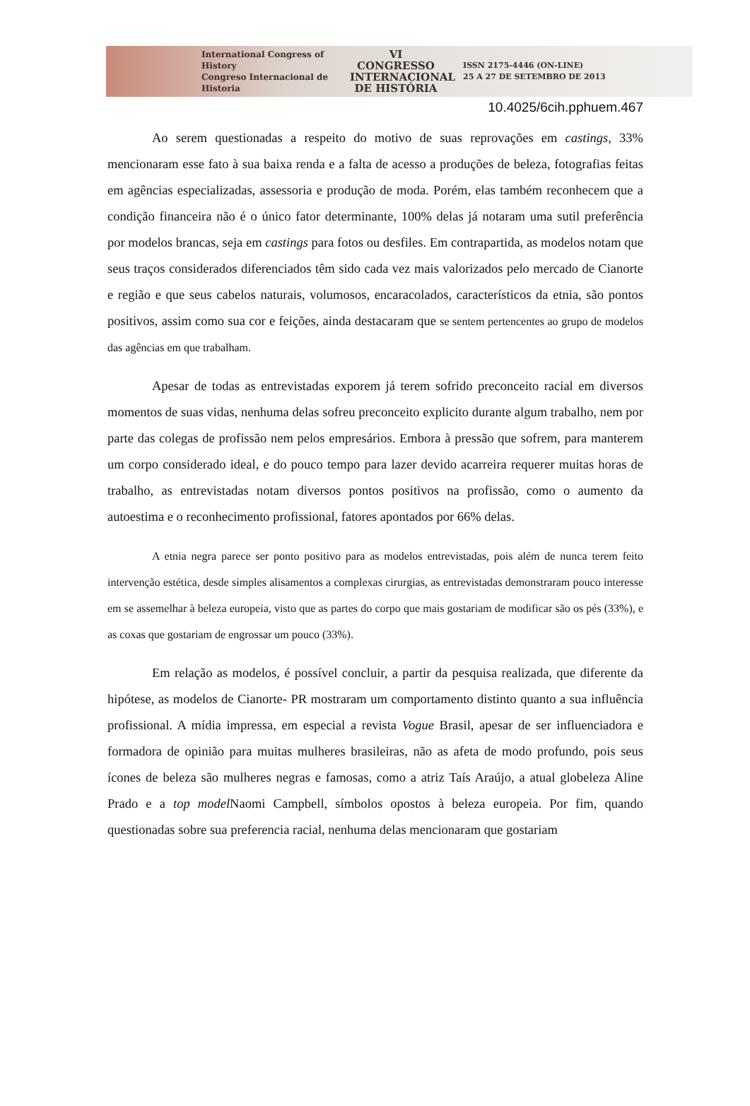International Congress of History
Congreso Internacional de Historia
VI CONGRESSO
INTERNACIONAL
DE HISTÓRIA
ISSN 2175-4446 (ON-LINE)
25 A 27 DE SETEMBRO DE 2013
10.4025/6cih.pphuem.467
Ao serem questionadas a respeito do motivo de suas reprovações em castings, 33% mencionaram esse fato à sua baixa renda e a falta de acesso a produções de beleza, fotografias feitas em agências especializadas, assessoria e produção de moda. Porém, elas também reconhecem que a condição financeira não é o único fator determinante, 100% delas já notaram uma sutil preferência por modelos brancas, seja em castings para fotos ou desfiles. Em contrapartida, as modelos notam que seus traços considerados diferenciados têm sido cada vez mais valorizados pelo mercado de Cianorte e região e que seus cabelos naturais, volumosos, encaracolados, característicos da etnia, são pontos positivos, assim como sua cor e feições, ainda destacaram que se sentem pertencentes ao grupo de modelos das agências em que trabalham.
Apesar de todas as entrevistadas exporem já terem sofrido preconceito racial em diversos momentos de suas vidas, nenhuma delas sofreu preconceito explicito durante algum trabalho, nem por parte das colegas de profissão nem pelos empresários. Embora à pressão que sofrem, para manterem um corpo considerado ideal, e do pouco tempo para lazer devido acarreira requerer muitas horas de trabalho, as entrevistadas notam diversos pontos positivos na profissão, como o aumento da autoestima e o reconhecimento profissional, fatores apontados por 66% delas.
A etnia negra parece ser ponto positivo para as modelos entrevistadas, pois além de nunca terem feito intervenção estética, desde simples alisamentos a complexas cirurgias, as entrevistadas demonstraram pouco interesse em se assemelhar à beleza europeia, visto que as partes do corpo que mais gostariam de modificar são os pés (33%), e as coxas que gostariam de engrossar um pouco (33%).
Em relação as modelos, é possível concluir, a partir da pesquisa realizada, que diferente da hipótese, as modelos de Cianorte- PR mostraram um comportamento distinto quanto a sua influência profissional. A mídia impressa, em especial a revista Vogue Brasil, apesar de ser influenciadora e formadora de opinião para muitas mulheres brasileiras, não as afeta de modo profundo, pois seus ícones de beleza são mulheres negras e famosas, como a atriz Taís Araújo, a atual globeleza Aline Prado e a top model Naomi Campbell, símbolos opostos à beleza europeia. Por fim, quando questionadas sobre sua preferencia racial, nenhuma delas mencionaram que gostariam